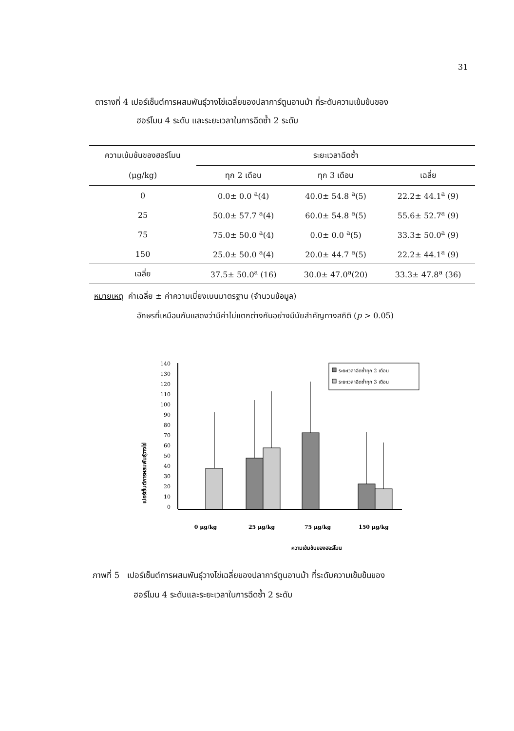31
ตารางที่ 4 เปอร์เซ็นต์การผสมพันธุ์วางไข่เฉลี่ยของปลาการ์ตูนอานม้า ที่ระดับความเข้มข้นของ
ฮอร์โมน 4 ระดับ และระยะเวลาในการฉีดซ้ำ 2 ระดับ
| ความเข้มข้นของฮอร์โมน | ระยะเวลาฉีดซ้ำ | | |
| --- | --- | --- | --- |
| (μg/kg) | ทุก 2 เดือน | ทุก 3 เดือน | เฉลี่ย |
| 0 | 0.0± 0.0 <sup>a</sup>(4) | 40.0± 54.8 <sup>a</sup>(5) | 22.2± 44.1<sup>a</sup> (9) |
| 25 | 50.0± 57.7 <sup>a</sup>(4) | 60.0± 54.8 <sup>a</sup>(5) | 55.6± 52.7<sup>a</sup> (9) |
| 75 | 75.0± 50.0 <sup>a</sup>(4) | 0.0± 0.0 <sup>a</sup>(5) | 33.3± 50.0<sup>a</sup> (9) |
| 150 | 25.0± 50.0 <sup>a</sup>(4) | 20.0± 44.7 <sup>a</sup>(5) | 22.2± 44.1<sup>a</sup> (9) |
| เฉลี่ย | 37.5± 50.0<sup>a</sup> (16) | 30.0± 47.0<sup>a</sup>(20) | 33.3± 47.8<sup>a</sup> (36) |
หมายเหตุ ค่าเฉลี่ย ± ค่าความเบี่ยงเบนมาตรฐาน (จำนวนข้อมูล)
อักษรที่เหมือนกันแสดงว่ามีค่าไม่แตกต่างกันอย่างมีนัยสำคัญทางสถิติ (p > 0.05)
เปอร์เซ็นต์การผสมพันธุ์วางไข่
0
10
20
30
40
50
60
70
80
90
100
110
120
130
140
ระยะเวลาฉีดซ้ำทุก 2 เดือน
ระยะเวลาฉีดซ้ำทุก 3 เดือน
0 μg/kg
25 μg/kg
75 μg/kg
150 μg/kg
ความเข้มข้นของฮอร์โมน
ภาพที่ 5 เปอร์เซ็นต์การผสมพันธุ์วางไข่เฉลี่ยของปลาการ์ตูนอานม้า ที่ระดับความเข้มข้นของ
ฮอร์โมน 4 ระดับและระยะเวลาในการฉีดซ้ำ 2 ระดับ